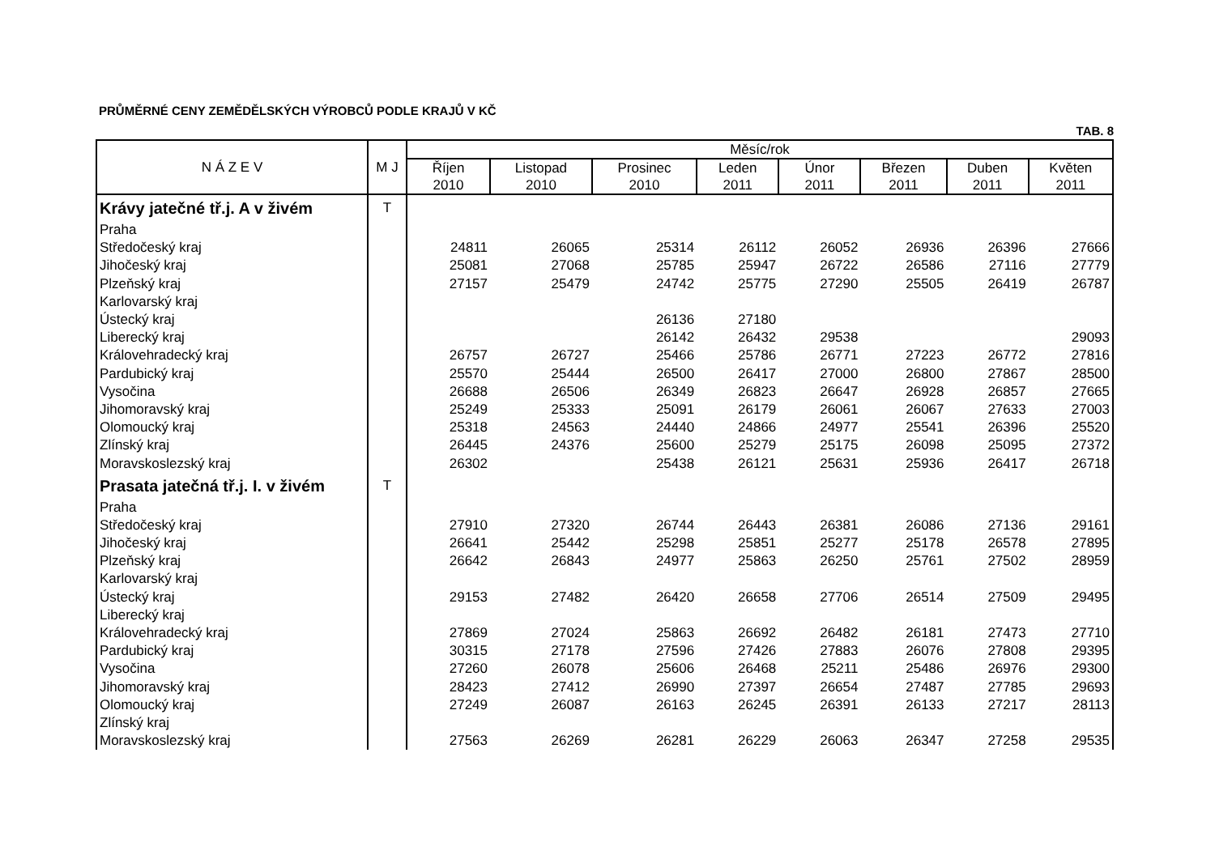PRŮMĚRNÉ CENY ZEMĚDĚLSKÝCH VÝROBCŮ PODLE KRAJŮ V KČ
TAB. 8
| N Á Z E V | M J | Měsíc/rok | | | | | | | |
| --- | --- | --- | --- | --- | --- | --- | --- | --- | --- |
| | | Říjen 2010 | Listopad 2010 | Prosinec 2010 | Leden 2011 | Únor 2011 | Březen 2011 | Duben 2011 | Květen 2011 |
| Krávy jatečné tř.j. A v živém | T | | | | | | | | |
| Praha | | | | | | | | | |
| Středočeský kraj | | 24811 | 26065 | 25314 | 26112 | 26052 | 26936 | 26396 | 27666 |
| Jihočeský kraj | | 25081 | 27068 | 25785 | 25947 | 26722 | 26586 | 27116 | 27779 |
| Plzeňský kraj | | 27157 | 25479 | 24742 | 25775 | 27290 | 25505 | 26419 | 26787 |
| Karlovarský kraj | | | | | | | | | |
| Ústecký kraj | | | | 26136 | 27180 | | | | |
| Liberecký kraj | | | | 26142 | 26432 | 29538 | | | 29093 |
| Královehradecký kraj | | 26757 | 26727 | 25466 | 25786 | 26771 | 27223 | 26772 | 27816 |
| Pardubický kraj | | 25570 | 25444 | 26500 | 26417 | 27000 | 26800 | 27867 | 28500 |
| Vysočina | | 26688 | 26506 | 26349 | 26823 | 26647 | 26928 | 26857 | 27665 |
| Jihomoravský kraj | | 25249 | 25333 | 25091 | 26179 | 26061 | 26067 | 27633 | 27003 |
| Olomoucký kraj | | 25318 | 24563 | 24440 | 24866 | 24977 | 25541 | 26396 | 25520 |
| Zlínský kraj | | 26445 | 24376 | 25600 | 25279 | 25175 | 26098 | 25095 | 27372 |
| Moravskoslezský kraj | | 26302 | | 25438 | 26121 | 25631 | 25936 | 26417 | 26718 |
| Prasata jatečná tř.j. I. v živém | T | | | | | | | | |
| Praha | | | | | | | | | |
| Středočeský kraj | | 27910 | 27320 | 26744 | 26443 | 26381 | 26086 | 27136 | 29161 |
| Jihočeský kraj | | 26641 | 25442 | 25298 | 25851 | 25277 | 25178 | 26578 | 27895 |
| Plzeňský kraj | | 26642 | 26843 | 24977 | 25863 | 26250 | 25761 | 27502 | 28959 |
| Karlovarský kraj | | | | | | | | | |
| Ústecký kraj | | 29153 | 27482 | 26420 | 26658 | 27706 | 26514 | 27509 | 29495 |
| Liberecký kraj | | | | | | | | | |
| Královehradecký kraj | | 27869 | 27024 | 25863 | 26692 | 26482 | 26181 | 27473 | 27710 |
| Pardubický kraj | | 30315 | 27178 | 27596 | 27426 | 27883 | 26076 | 27808 | 29395 |
| Vysočina | | 27260 | 26078 | 25606 | 26468 | 25211 | 25486 | 26976 | 29300 |
| Jihomoravský kraj | | 28423 | 27412 | 26990 | 27397 | 26654 | 27487 | 27785 | 29693 |
| Olomoucký kraj | | 27249 | 26087 | 26163 | 26245 | 26391 | 26133 | 27217 | 28113 |
| Zlínský kraj | | | | | | | | | |
| Moravskoslezský kraj | | 27563 | 26269 | 26281 | 26229 | 26063 | 26347 | 27258 | 29535 |